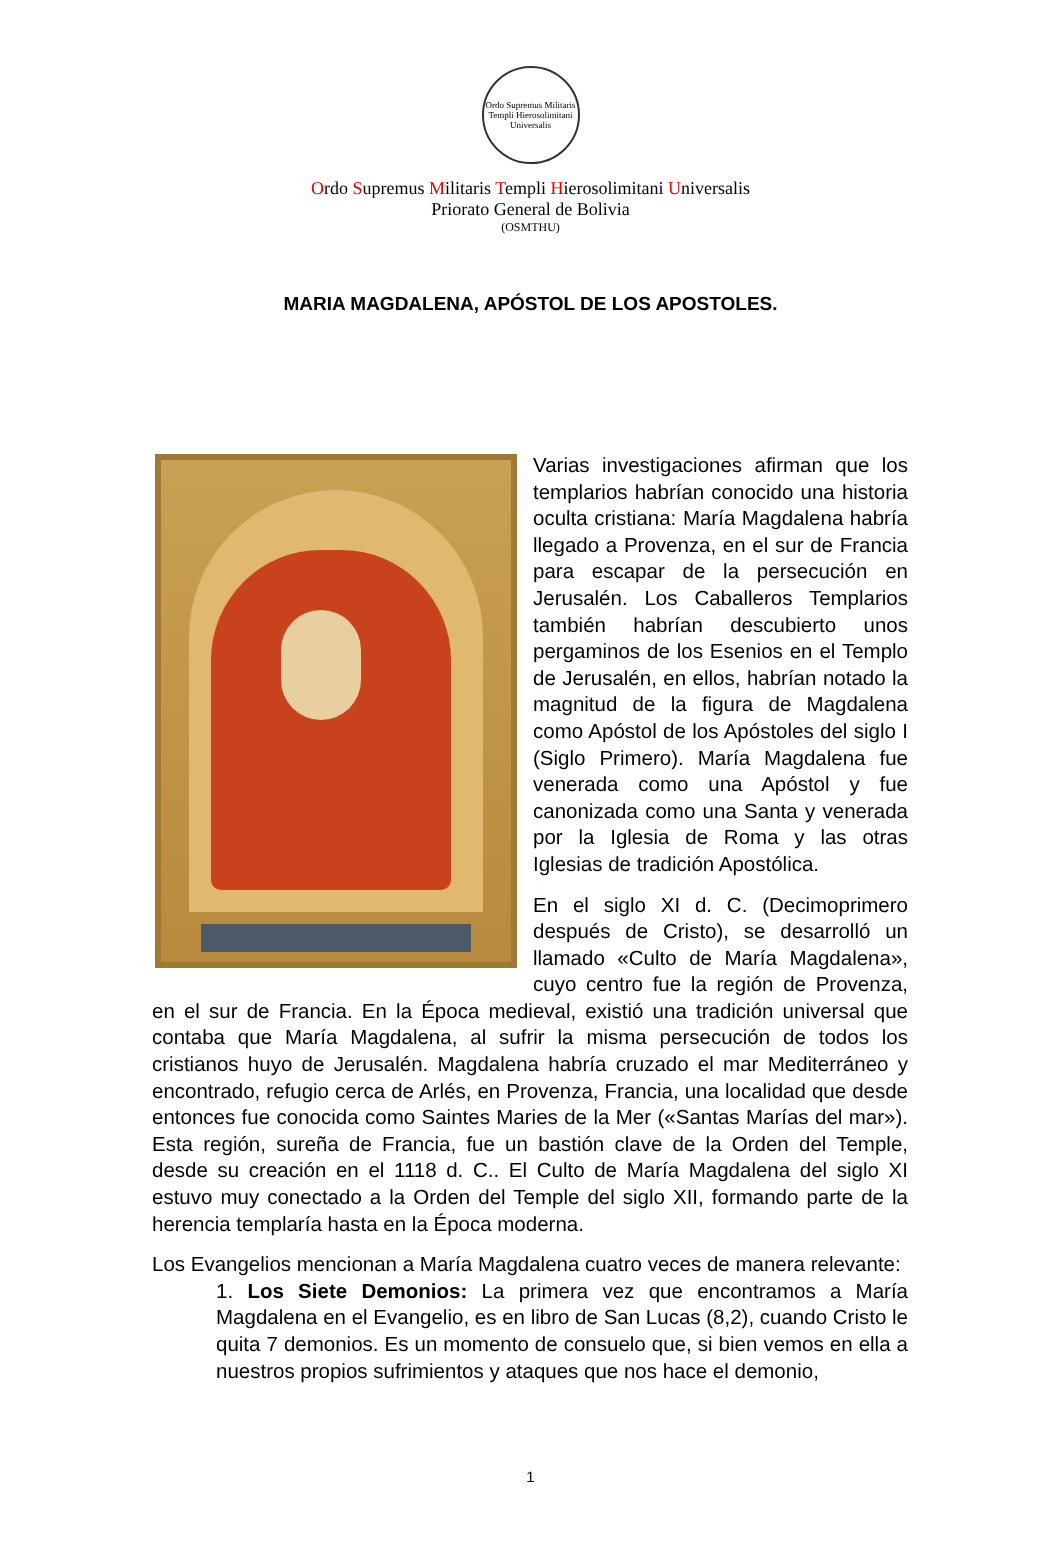Ordo Supremus Militaris Templi Hierosolimitani Universalis
Ordo Supremus Militaris Templi Hierosolimitani Universalis
Priorato General de Bolivia
(OSMTHU)
MARIA MAGDALENA, APÓSTOL DE LOS APOSTOLES.
Varias investigaciones afirman que los templarios habrían conocido una historia oculta cristiana: María Magdalena habría llegado a Provenza, en el sur de Francia para escapar de la persecución en Jerusalén. Los Caballeros Templarios también habrían descubierto unos pergaminos de los Esenios en el Templo de Jerusalén, en ellos, habrían notado la magnitud de la figura de Magdalena como Apóstol de los Apóstoles del siglo I (Siglo Primero). María Magdalena fue venerada como una Apóstol y fue canonizada como una Santa y venerada por la Iglesia de Roma y las otras Iglesias de tradición Apostólica.
En el siglo XI d. C. (Decimoprimero después de Cristo), se desarrolló un llamado «Culto de María Magdalena», cuyo centro fue la región de Provenza, en el sur de Francia. En la Época medieval, existió una tradición universal que contaba que María Magdalena, al sufrir la misma persecución de todos los cristianos huyo de Jerusalén. Magdalena habría cruzado el mar Mediterráneo y encontrado, refugio cerca de Arlés, en Provenza, Francia, una localidad que desde entonces fue conocida como Saintes Maries de la Mer («Santas Marías del mar»). Esta región, sureña de Francia, fue un bastión clave de la Orden del Temple, desde su creación en el 1118 d. C.. El Culto de María Magdalena del siglo XI estuvo muy conectado a la Orden del Temple del siglo XII, formando parte de la herencia templaría hasta en la Época moderna.
Los Evangelios mencionan a María Magdalena cuatro veces de manera relevante:
1. Los Siete Demonios: La primera vez que encontramos a María Magdalena en el Evangelio, es en libro de San Lucas (8,2), cuando Cristo le quita 7 demonios. Es un momento de consuelo que, si bien vemos en ella a nuestros propios sufrimientos y ataques que nos hace el demonio,
1